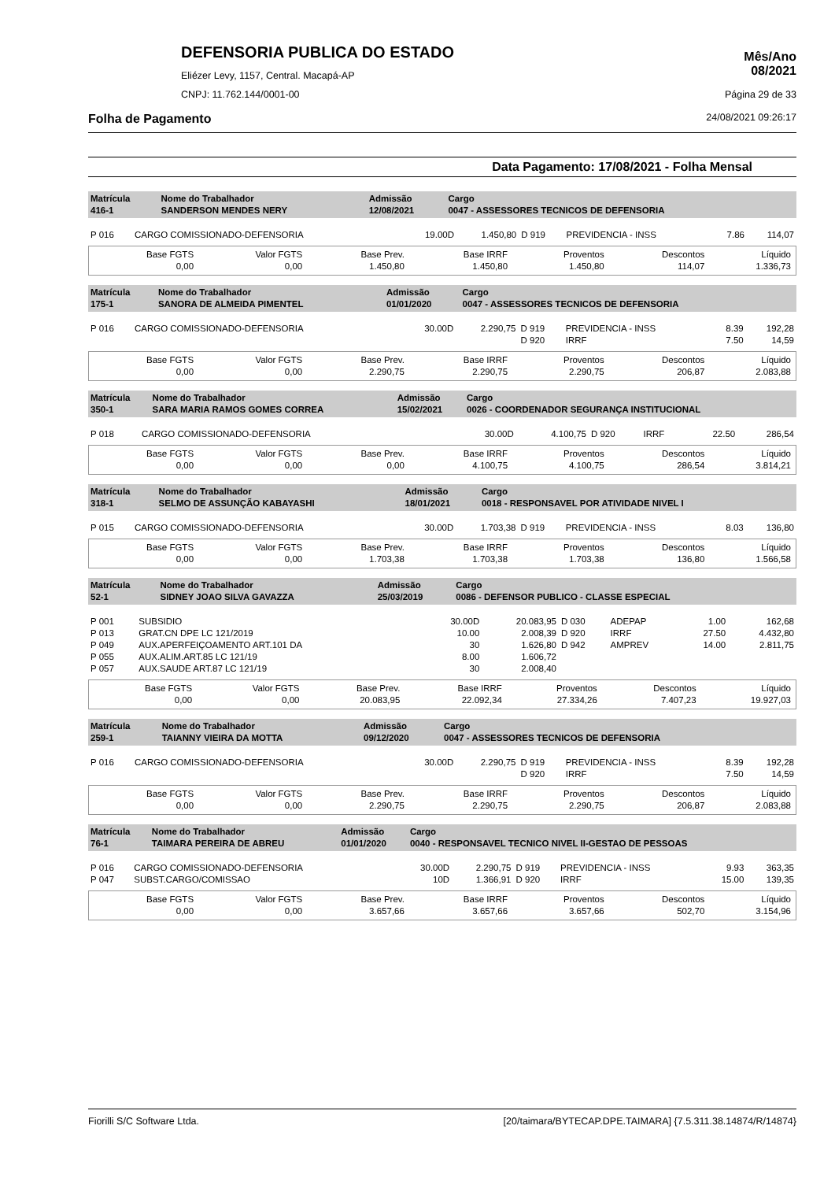DEFENSORIA PUBLICA DO ESTADO
Eliézer Levy, 1157, Central. Macapá-AP
CNPJ: 11.762.144/0001-00
Mês/Ano
08/2021
Página 29 de 33
Folha de Pagamento 24/08/2021 09:26:17
Data Pagamento: 17/08/2021 - Folha Mensal
| Matrícula 416-1 | Nome do Trabalhador SANDERSON MENDES NERY | Admissão 12/08/2021 | Cargo 0047 - ASSESSORES TECNICOS DE DEFENSORIA |
| P 016 | CARGO COMISSIONADO-DEFENSORIA | 19.00D | 1.450,80 | D 919 | PREVIDENCIA - INSS | 7.86 | 114,07 |
| Base FGTS 0,00 | Valor FGTS 0,00 | Base Prev. 1.450,80 | Base IRRF 1.450,80 | Proventos 1.450,80 | Descontos 114,07 | Líquido 1.336,73 |
| Matrícula 175-1 | Nome do Trabalhador SANORA DE ALMEIDA PIMENTEL | Admissão 01/01/2020 | Cargo 0047 - ASSESSORES TECNICOS DE DEFENSORIA |
| P 016 | CARGO COMISSIONADO-DEFENSORIA | 30.00D | 2.290,75 | D 919 | PREVIDENCIA - INSS | 8.39 | 192,28 |
| | | | | D 920 | IRRF | 7.50 | 14,59 |
| Base FGTS 0,00 | Valor FGTS 0,00 | Base Prev. 2.290,75 | Base IRRF 2.290,75 | Proventos 2.290,75 | Descontos 206,87 | Líquido 2.083,88 |
| Matrícula 350-1 | Nome do Trabalhador SARA MARIA RAMOS GOMES CORREA | Admissão 15/02/2021 | Cargo 0026 - COORDENADOR SEGURANÇA INSTITUCIONAL |
| P 018 | CARGO COMISSIONADO-DEFENSORIA | 30.00D | 4.100,75 | D 920 | IRRF | 22.50 | 286,54 |
| Base FGTS 0,00 | Valor FGTS 0,00 | Base Prev. 0,00 | Base IRRF 4.100,75 | Proventos 4.100,75 | Descontos 286,54 | Líquido 3.814,21 |
| Matrícula 318-1 | Nome do Trabalhador SELMO DE ASSUNÇÃO KABAYASHI | Admissão 18/01/2021 | Cargo 0018 - RESPONSAVEL POR ATIVIDADE NIVEL I |
| P 015 | CARGO COMISSIONADO-DEFENSORIA | 30.00D | 1.703,38 | D 919 | PREVIDENCIA - INSS | 8.03 | 136,80 |
| Base FGTS 0,00 | Valor FGTS 0,00 | Base Prev. 1.703,38 | Base IRRF 1.703,38 | Proventos 1.703,38 | Descontos 136,80 | Líquido 1.566,58 |
| Matrícula 52-1 | Nome do Trabalhador SIDNEY JOAO SILVA GAVAZZA | Admissão 25/03/2019 | Cargo 0086 - DEFENSOR PUBLICO - CLASSE ESPECIAL |
| P 001 | SUBSIDIO | 30.00D | 20.083,95 | D 030 | ADEPAP | 1.00 | 162,68 |
| P 013 | GRAT.CN DPE LC 121/2019 | 10.00 | 2.008,39 | D 920 | IRRF | 27.50 | 4.432,80 |
| P 049 | AUX.APERFEIÇOAMENTO ART.101 DA | 30 | 1.626,80 | D 942 | AMPREV | 14.00 | 2.811,75 |
| P 055 | AUX.ALIM.ART.85 LC 121/19 | 8.00 | 1.606,72 | | | | |
| P 057 | AUX.SAUDE ART.87 LC 121/19 | 30 | 2.008,40 | | | | |
| Base FGTS 0,00 | Valor FGTS 0,00 | Base Prev. 20.083,95 | Base IRRF 22.092,34 | Proventos 27.334,26 | Descontos 7.407,23 | Líquido 19.927,03 |
| Matrícula 259-1 | Nome do Trabalhador TAIANNY VIEIRA DA MOTTA | Admissão 09/12/2020 | Cargo 0047 - ASSESSORES TECNICOS DE DEFENSORIA |
| P 016 | CARGO COMISSIONADO-DEFENSORIA | 30.00D | 2.290,75 | D 919 | PREVIDENCIA - INSS | 8.39 | 192,28 |
| | | | | D 920 | IRRF | 7.50 | 14,59 |
| Base FGTS 0,00 | Valor FGTS 0,00 | Base Prev. 2.290,75 | Base IRRF 2.290,75 | Proventos 2.290,75 | Descontos 206,87 | Líquido 2.083,88 |
| Matrícula 76-1 | Nome do Trabalhador TAIMARA PEREIRA DE ABREU | Admissão 01/01/2020 | Cargo 0040 - RESPONSAVEL TECNICO NIVEL II-GESTAO DE PESSOAS |
| P 016 | CARGO COMISSIONADO-DEFENSORIA | 30.00D | 2.290,75 | D 919 | PREVIDENCIA - INSS | 9.93 | 363,35 |
| P 047 | SUBST.CARGO/COMISSAO | 10D | 1.366,91 | D 920 | IRRF | 15.00 | 139,35 |
| Base FGTS 0,00 | Valor FGTS 0,00 | Base Prev. 3.657,66 | Base IRRF 3.657,66 | Proventos 3.657,66 | Descontos 502,70 | Líquido 3.154,96 |
Fiorilli S/C Software Ltda. [20/taimara/BYTECAP.DPE.TAIMARA] {7.5.311.38.14874/R/14874}